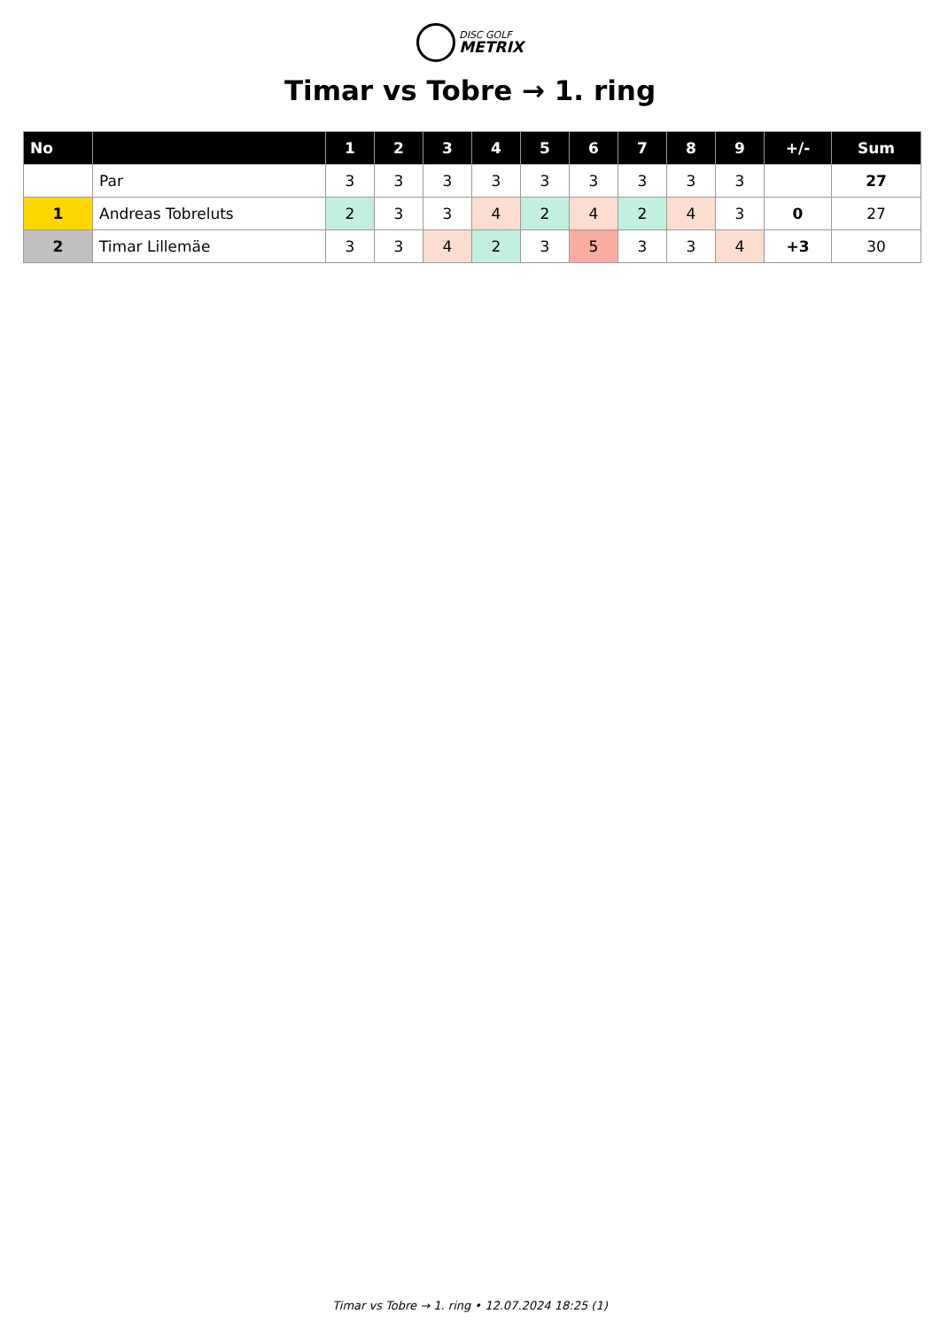DISC GOLF
METRIX
Timar vs Tobre → 1. ring
| No | | 1 | 2 | 3 | 4 | 5 | 6 | 7 | 8 | 9 | +/- | Sum |
| --- | --- | --- | --- | --- | --- | --- | --- | --- | --- | --- | --- | --- |
| | Par | 3 | 3 | 3 | 3 | 3 | 3 | 3 | 3 | 3 | | 27 |
| 1 | Andreas Tobreluts | 2 | 3 | 3 | 4 | 2 | 4 | 2 | 4 | 3 | 0 | 27 |
| 2 | Timar Lillemäe | 3 | 3 | 4 | 2 | 3 | 5 | 3 | 3 | 4 | +3 | 30 |
Timar vs Tobre → 1. ring • 12.07.2024 18:25 (1)